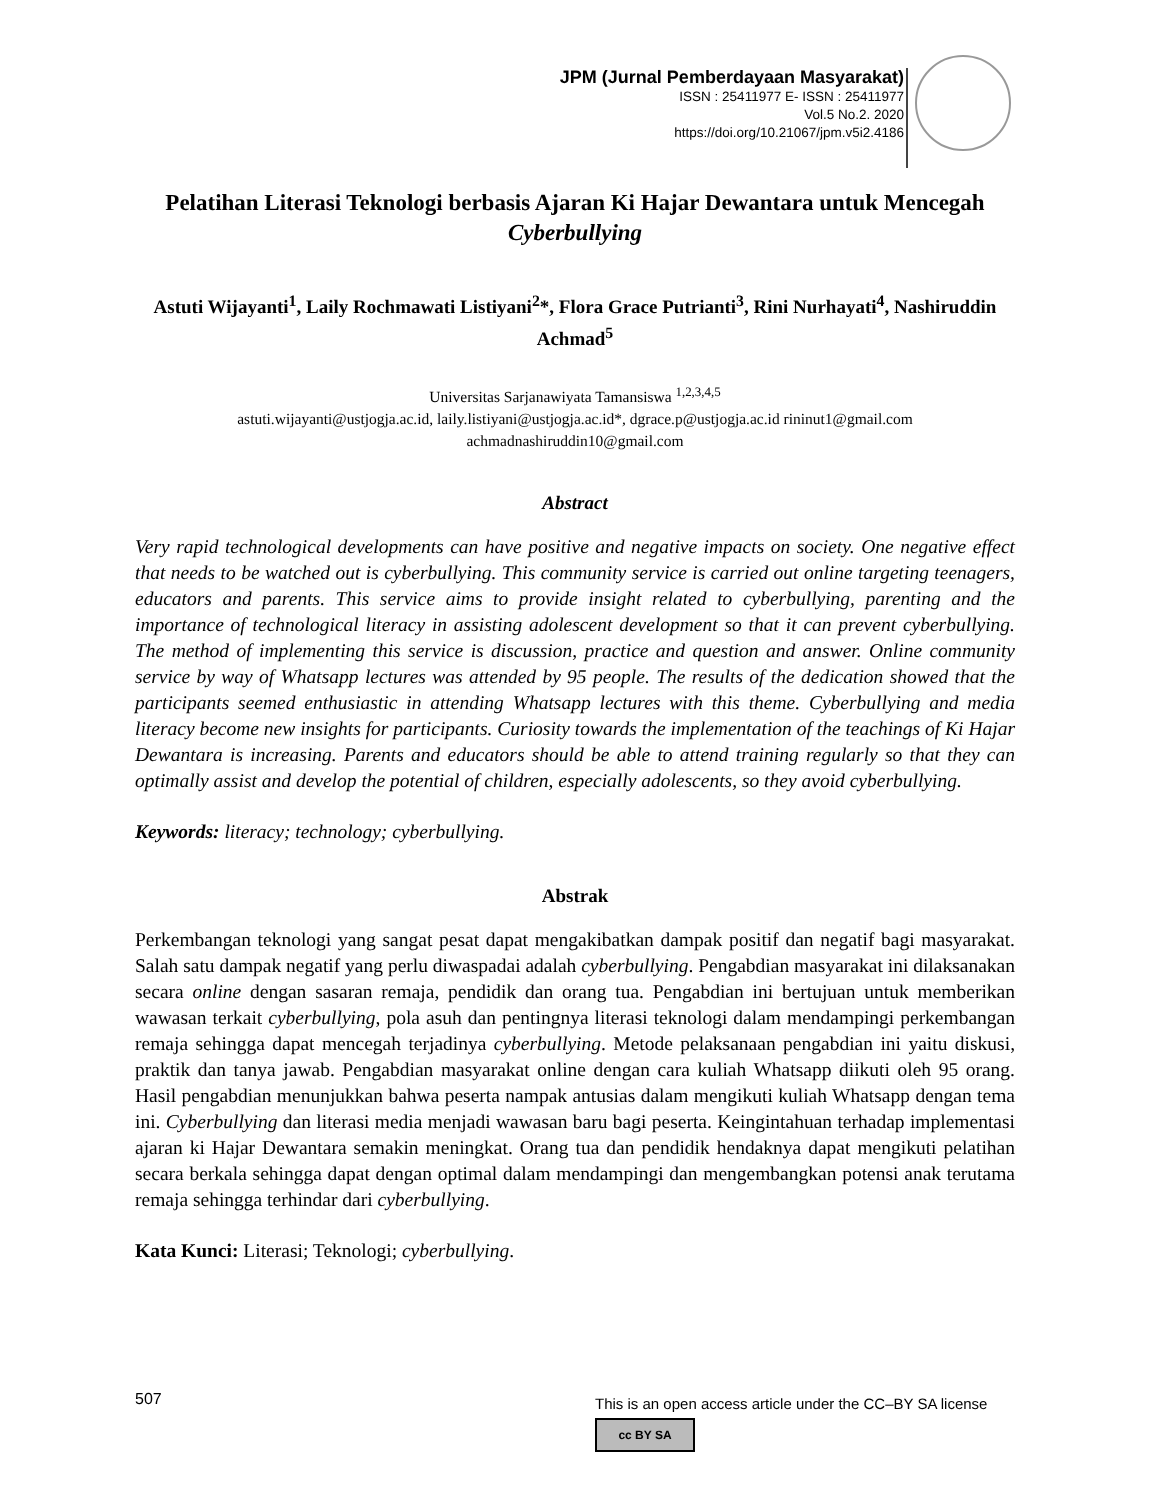JPM (Jurnal Pemberdayaan Masyarakat)
ISSN : 25411977 E- ISSN : 25411977
Vol.5 No.2. 2020
https://doi.org/10.21067/jpm.v5i2.4186
Pelatihan Literasi Teknologi berbasis Ajaran Ki Hajar Dewantara untuk Mencegah Cyberbullying
Astuti Wijayanti<sup>1</sup>, Laily Rochmawati Listiyani<sup>2</sup>*, Flora Grace Putrianti<sup>3</sup>, Rini Nurhayati<sup>4</sup>, Nashiruddin Achmad<sup>5</sup>
Universitas Sarjanawiyata Tamansiswa <sup>1,2,3,4,5</sup>
astuti.wijayanti@ustjogja.ac.id, laily.listiyani@ustjogja.ac.id*, dgrace.p@ustjogja.ac.id rininut1@gmail.com
achmadnashiruddin10@gmail.com
Abstract
Very rapid technological developments can have positive and negative impacts on society. One negative effect that needs to be watched out is cyberbullying. This community service is carried out online targeting teenagers, educators and parents. This service aims to provide insight related to cyberbullying, parenting and the importance of technological literacy in assisting adolescent development so that it can prevent cyberbullying. The method of implementing this service is discussion, practice and question and answer. Online community service by way of Whatsapp lectures was attended by 95 people. The results of the dedication showed that the participants seemed enthusiastic in attending Whatsapp lectures with this theme. Cyberbullying and media literacy become new insights for participants. Curiosity towards the implementation of the teachings of Ki Hajar Dewantara is increasing. Parents and educators should be able to attend training regularly so that they can optimally assist and develop the potential of children, especially adolescents, so they avoid cyberbullying.
Keywords: literacy; technology; cyberbullying.
Abstrak
Perkembangan teknologi yang sangat pesat dapat mengakibatkan dampak positif dan negatif bagi masyarakat. Salah satu dampak negatif yang perlu diwaspadai adalah cyberbullying. Pengabdian masyarakat ini dilaksanakan secara online dengan sasaran remaja, pendidik dan orang tua. Pengabdian ini bertujuan untuk memberikan wawasan terkait cyberbullying, pola asuh dan pentingnya literasi teknologi dalam mendampingi perkembangan remaja sehingga dapat mencegah terjadinya cyberbullying. Metode pelaksanaan pengabdian ini yaitu diskusi, praktik dan tanya jawab. Pengabdian masyarakat online dengan cara kuliah Whatsapp diikuti oleh 95 orang. Hasil pengabdian menunjukkan bahwa peserta nampak antusias dalam mengikuti kuliah Whatsapp dengan tema ini. Cyberbullying dan literasi media menjadi wawasan baru bagi peserta. Keingintahuan terhadap implementasi ajaran ki Hajar Dewantara semakin meningkat. Orang tua dan pendidik hendaknya dapat mengikuti pelatihan secara berkala sehingga dapat dengan optimal dalam mendampingi dan mengembangkan potensi anak terutama remaja sehingga terhindar dari cyberbullying.
Kata Kunci: Literasi; Teknologi; cyberbullying.
507
This is an open access article under the CC–BY SA license
cc BY SA